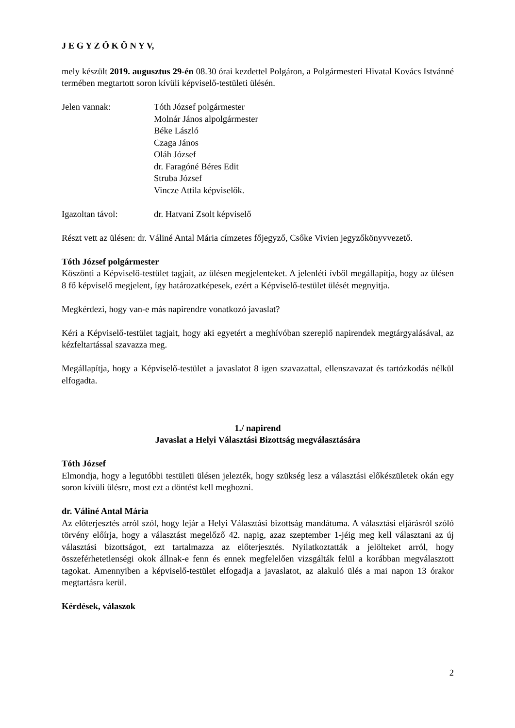J E G Y Z Ő K Ö N Y V,
mely készült 2019. augusztus 29-én 08.30 órai kezdettel Polgáron, a Polgármesteri Hivatal Kovács Istvánné termében megtartott soron kívüli képviselő-testületi ülésén.
Jelen vannak: Tóth József polgármester
Molnár János alpolgármester
Béke László
Czaga János
Oláh József
dr. Faragóné Béres Edit
Struba József
Vincze Attila képviselők.
Igazoltan távol: dr. Hatvani Zsolt képviselő
Részt vett az ülésen: dr. Váliné Antal Mária címzetes főjegyző, Csőke Vivien jegyzőkönyvvezető.
Tóth József polgármester
Köszönti a Képviselő-testület tagjait, az ülésen megjelenteket. A jelenléti ívből megállapítja, hogy az ülésen 8 fő képviselő megjelent, így határozatképesek, ezért a Képviselő-testület ülését megnyitja.
Megkérdezi, hogy van-e más napirendre vonatkozó javaslat?
Kéri a Képviselő-testület tagjait, hogy aki egyetért a meghívóban szereplő napirendek megtárgyalásával, az kézfeltartással szavazza meg.
Megállapítja, hogy a Képviselő-testület a javaslatot 8 igen szavazattal, ellenszavazat és tartózkodás nélkül elfogadta.
1./ napirend
Javaslat a Helyi Választási Bizottság megválasztására
Tóth József
Elmondja, hogy a legutóbbi testületi ülésen jelezték, hogy szükség lesz a választási előkészületek okán egy soron kívüli ülésre, most ezt a döntést kell meghozni.
dr. Váliné Antal Mária
Az előterjesztés arról szól, hogy lejár a Helyi Választási bizottság mandátuma. A választási eljárásról szóló törvény előírja, hogy a választást megelőző 42. napig, azaz szeptember 1-jéig meg kell választani az új választási bizottságot, ezt tartalmazza az előterjesztés. Nyilatkoztatták a jelölteket arról, hogy összeférhetetlenségi okok állnak-e fenn és ennek megfelelően vizsgálták felül a korábban megválasztott tagokat. Amennyiben a képviselő-testület elfogadja a javaslatot, az alakuló ülés a mai napon 13 órakor megtartásra kerül.
Kérdések, válaszok
2